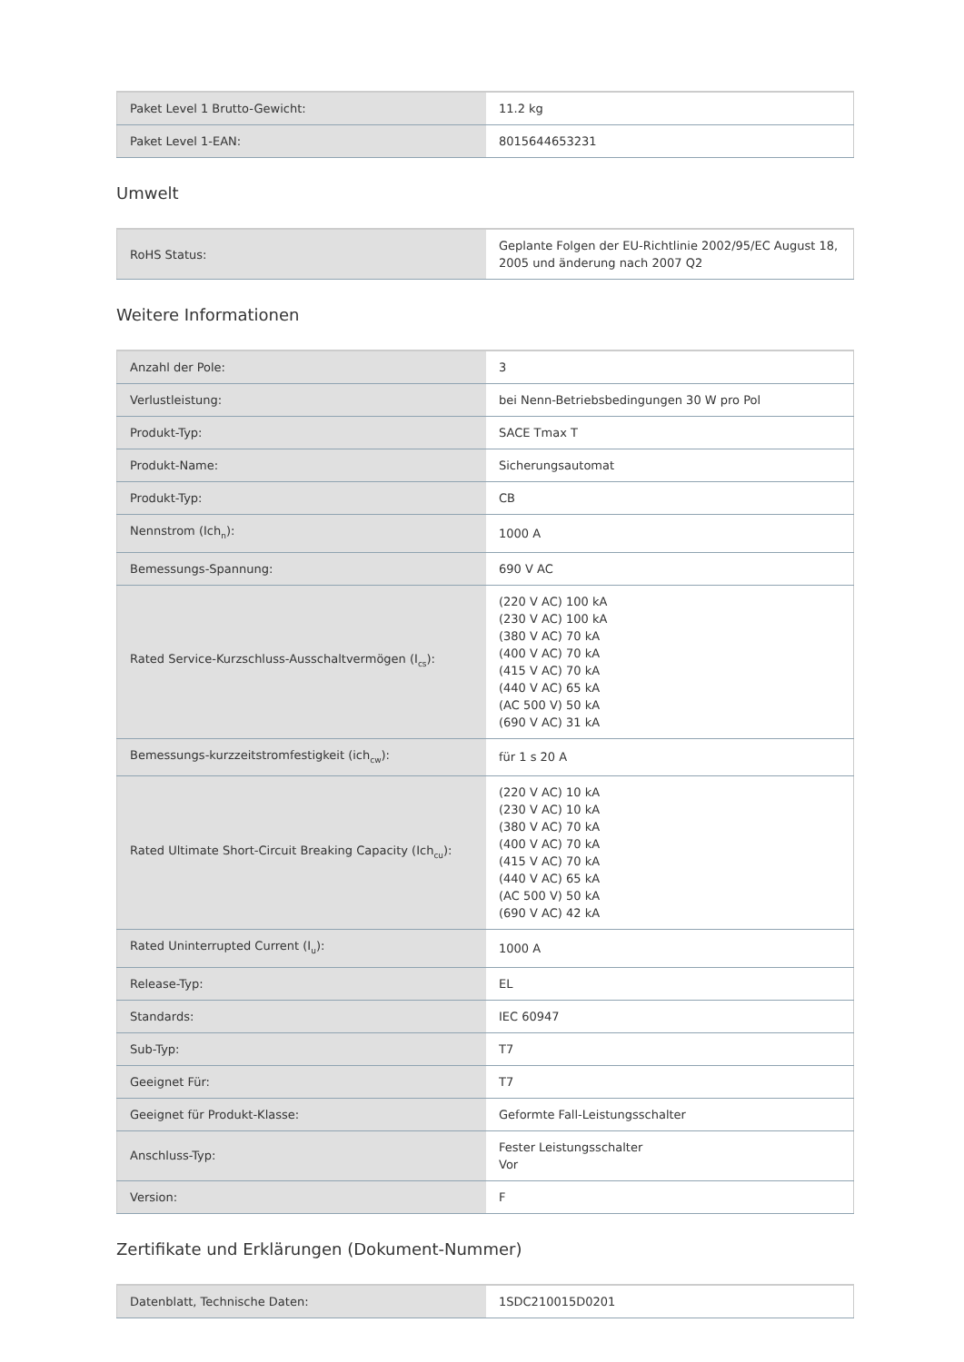| Paket Level 1 Brutto-Gewicht: | 11.2 kg |
| Paket Level 1-EAN: | 8015644653231 |
Umwelt
| RoHS Status: | Geplante Folgen der EU-Richtlinie 2002/95/EC August 18, 2005 und änderung nach 2007 Q2 |
Weitere Informationen
| Anzahl der Pole: | 3 |
| Verlustleistung: | bei Nenn-Betriebsbedingungen 30 W pro Pol |
| Produkt-Typ: | SACE Tmax T |
| Produkt-Name: | Sicherungsautomat |
| Produkt-Typ: | CB |
| Nennstrom (Ich<sub>n</sub>): | 1000 A |
| Bemessungs-Spannung: | 690 V AC |
| Rated Service-Kurzschluss-Ausschaltvermögen (I<sub>cs</sub>): | (220 V AC) 100 kA (230 V AC) 100 kA (380 V AC) 70 kA (400 V AC) 70 kA (415 V AC) 70 kA (440 V AC) 65 kA (AC 500 V) 50 kA (690 V AC) 31 kA |
| Bemessungs-kurzzeitstromfestigkeit (ich<sub>cw</sub>): | für 1 s 20 A |
| Rated Ultimate Short-Circuit Breaking Capacity (Ich<sub>cu</sub>): | (220 V AC) 10 kA (230 V AC) 10 kA (380 V AC) 70 kA (400 V AC) 70 kA (415 V AC) 70 kA (440 V AC) 65 kA (AC 500 V) 50 kA (690 V AC) 42 kA |
| Rated Uninterrupted Current (I<sub>u</sub>): | 1000 A |
| Release-Typ: | EL |
| Standards: | IEC 60947 |
| Sub-Typ: | T7 |
| Geeignet Für: | T7 |
| Geeignet für Produkt-Klasse: | Geformte Fall-Leistungsschalter |
| Anschluss-Typ: | Fester Leistungsschalter Vor |
| Version: | F |
Zertifikate und Erklärungen (Dokument-Nummer)
| Datenblatt, Technische Daten: | 1SDC210015D0201 |